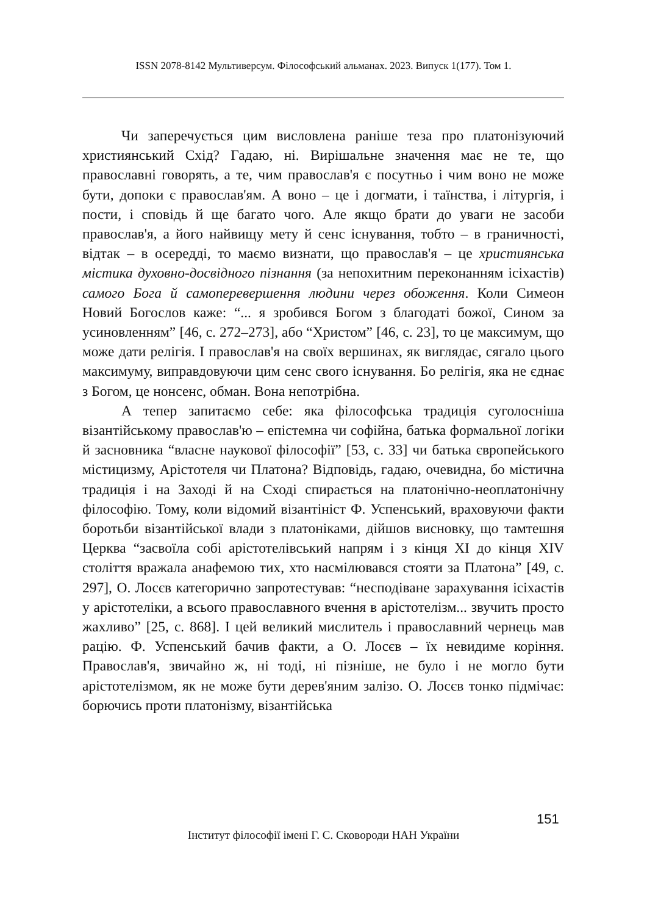ISSN 2078-8142 Мультиверсум. Філософський альманах. 2023. Випуск 1(177). Том 1.
Чи заперечується цим висловлена раніше теза про платонізуючий християнський Схід? Гадаю, ні. Вирішальне значення має не те, що православні говорять, а те, чим православ'я є посутньо і чим воно не може бути, допоки є православ'ям. А воно – це і догмати, і таїнства, і літургія, і пости, і сповідь й ще багато чого. Але якщо брати до уваги не засоби православ'я, а його найвищу мету й сенс існування, тобто – в граничності, відтак – в осереддi, то маємо визнати, що православ'я – це християнська містика духовно-досвідного пізнання (за непохитним переконанням ісіхастів) самого Бога й самопереверш­ення людини через обоження. Коли Симеон Новий Богослов каже: “... я зробився Богом з благодаті божої, Сином за усиновленням” [46, с. 272–273], або “Христом” [46, с. 23], то це максимум, що може дати релігія. І православ'я на своїх вершинах, як виглядає, сягало цього максимуму, виправдовуючи цим сенс свого існування. Бо релігія, яка не єднає з Богом, це нонсенс, обман. Вона непотрібна.
А тепер запитаємо себе: яка філософська традиція суголосніша візантійському православ'ю – епістемна чи софійна, батька формальної логіки й засновника “власне наукової філософії” [53, с. 33] чи батька європейського містицизму, Арістотеля чи Платона? Відповідь, гадаю, очевидна, бо містична традиція і на Заході й на Сході спирається на платонічно-неоплатонічну філософію. Тому, коли відомий візантініст Ф. Успенський, враховуючи факти боротьби візантійської влади з платоніками, дійшов висновку, що тамтешня Церква “засвоїла собі арістотелівський напрям і з кінця XI до кінця XIV століття вражала анафемою тих, хто насмілювався стояти за Платона” [49, с. 297], О. Лосєв категорично запротестував: “несподіване зарахування ісіхастів у арістотеліки, а всього православного вчення в арістотелізм... звучить просто жахливо” [25, с. 868]. І цей великий мислитель і православний чернець мав рацію. Ф. Успенський бачив факти, а О. Лосєв – їх невидиме коріння. Православ'я, звичайно ж, ні тоді, ні пізніше, не було і не могло бути арістотелізмом, як не може бути дерев'яним залізо. О. Лосєв тонко підмічає: борючись проти платонізму, візантійська
151
Інститут філософії імені Г. С. Сковороди НАН України